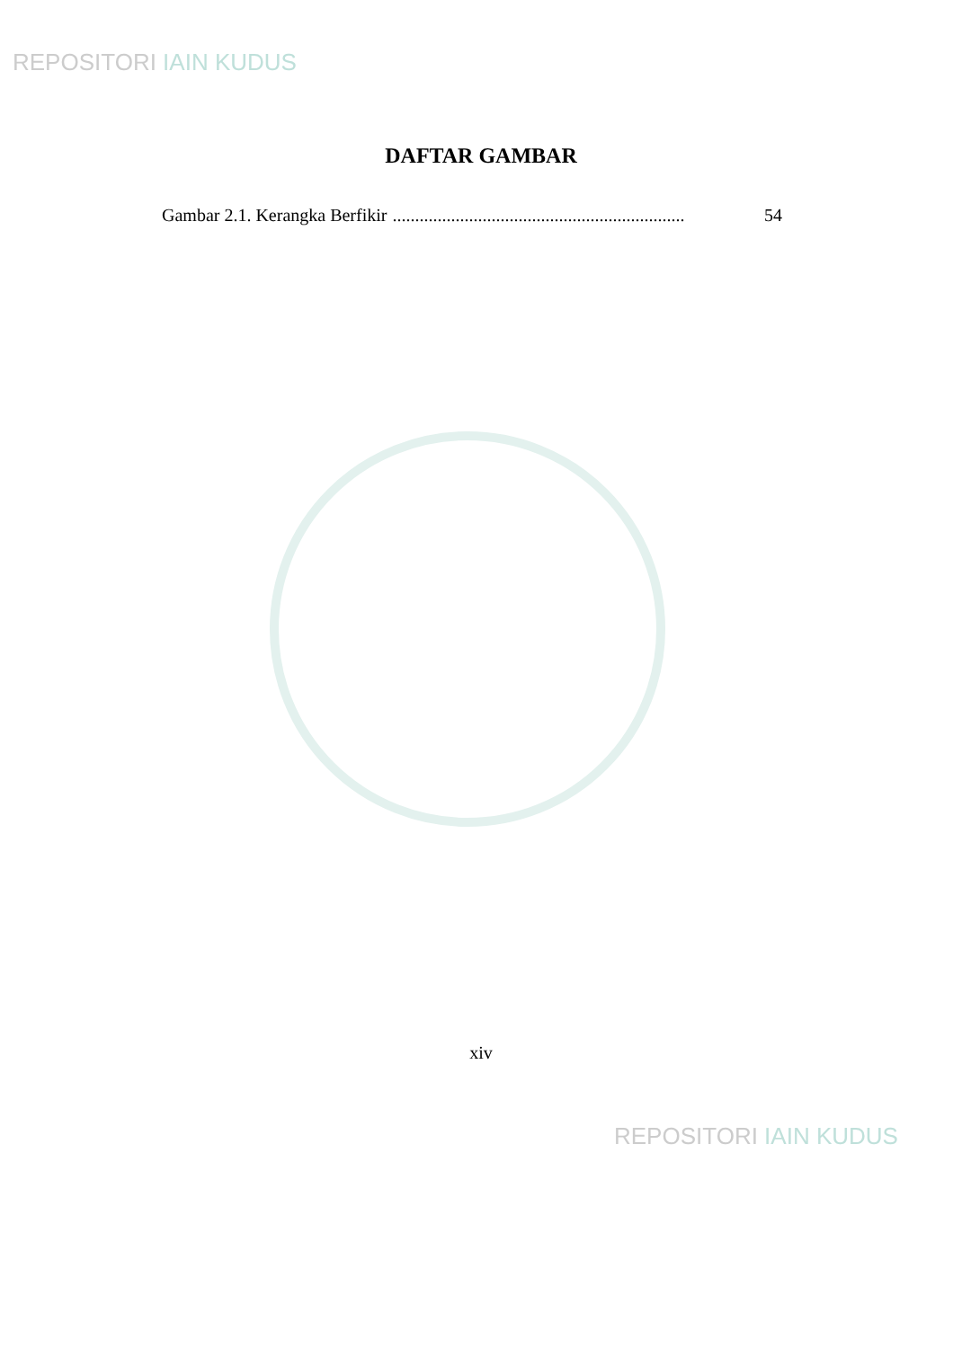REPOSITORI IAIN KUDUS
DAFTAR GAMBAR
Gambar 2.1. Kerangka Berfikir................................................................. 54
xiv
REPOSITORI IAIN KUDUS